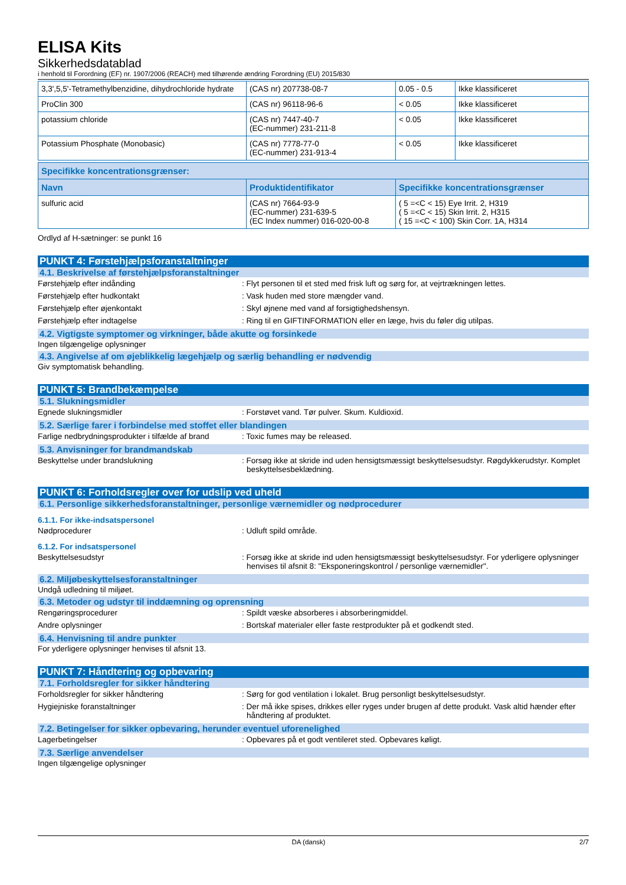ELISA Kits
Sikkerhedsdatablad
i henhold til Forordning (EF) nr. 1907/2006 (REACH) med tilhørende ændring Forordning (EU) 2015/830
| 3,3',5,5'-Tetramethylbenzidine, dihydrochloride hydrate | (CAS nr) 207738-08-7 | 0.05 - 0.5 | Ikke klassificeret |
| ProClin 300 | (CAS nr) 96118-96-6 | < 0.05 | Ikke klassificeret |
| potassium chloride | (CAS nr) 7447-40-7 (EC-nummer) 231-211-8 | < 0.05 | Ikke klassificeret |
| Potassium Phosphate (Monobasic) | (CAS nr) 7778-77-0 (EC-nummer) 231-913-4 | < 0.05 | Ikke klassificeret |
| Specifikke koncentrationsgrænser: | | |
| --- | --- | --- |
| Navn | Produktidentifikator | Specifikke koncentrationsgrænser |
| sulfuric acid | (CAS nr) 7664-93-9 (EC-nummer) 231-639-5 (EC Index nummer) 016-020-00-8 | ( 5 =<C < 15) Eye Irrit. 2, H319 ( 5 =<C < 15) Skin Irrit. 2, H315 ( 15 =<C < 100) Skin Corr. 1A, H314 |
Ordlyd af H-sætninger: se punkt 16
PUNKT 4: Førstehjælpsforanstaltninger
4.1. Beskrivelse af førstehjælpsforanstaltninger
Førstehjælp efter indånding : Flyt personen til et sted med frisk luft og sørg for, at vejrtrækningen lettes.
Førstehjælp efter hudkontakt : Vask huden med store mængder vand.
Førstehjælp efter øjenkontakt : Skyl øjnene med vand af forsigtighedshensyn.
Førstehjælp efter indtagelse : Ring til en GIFTINFORMATION eller en læge, hvis du føler dig utilpas.
4.2. Vigtigste symptomer og virkninger, både akutte og forsinkede
Ingen tilgængelige oplysninger
4.3. Angivelse af om øjeblikkelig lægehjælp og særlig behandling er nødvendig
Giv symptomatisk behandling.
PUNKT 5: Brandbekæmpelse
5.1. Slukningsmidler
Egnede slukningsmidler : Forstøvet vand. Tør pulver. Skum. Kuldioxid.
5.2. Særlige farer i forbindelse med stoffet eller blandingen
Farlige nedbrydningsprodukter i tilfælde af brand
: Toxic fumes may be released.
5.3. Anvisninger for brandmandskab
Beskyttelse under brandslukning : Forsøg ikke at skride ind uden hensigtsmæssigt beskyttelsesudstyr. Røgdykkerudstyr. Komplet beskyttelsesbeklædning.
PUNKT 6: Forholdsregler over for udslip ved uheld
6.1. Personlige sikkerhedsforanstaltninger, personlige værnemidler og nødprocedurer
6.1.1. For ikke-indsatspersonel
Nødprocedurer : Udluft spild område.
6.1.2. For indsatspersonel
Beskyttelsesudstyr : Forsøg ikke at skride ind uden hensigtsmæssigt beskyttelsesudstyr. For yderligere oplysninger henvises til afsnit 8: "Eksponeringskontrol / personlige værnemidler".
6.2. Miljøbeskyttelsesforanstaltninger
Undgå udledning til miljøet.
6.3. Metoder og udstyr til inddæmning og oprensning
Rengøringsprocedurer : Spildt væske absorberes i absorberingmiddel.
Andre oplysninger : Bortskaf materialer eller faste restprodukter på et godkendt sted.
6.4. Henvisning til andre punkter
For yderligere oplysninger henvises til afsnit 13.
PUNKT 7: Håndtering og opbevaring
7.1. Forholdsregler for sikker håndtering
Forholdsregler for sikker håndtering : Sørg for god ventilation i lokalet. Brug personligt beskyttelsesudstyr.
Hygiejniske foranstaltninger : Der må ikke spises, drikkes eller ryges under brugen af dette produkt. Vask altid hænder efter håndtering af produktet.
7.2. Betingelser for sikker opbevaring, herunder eventuel uforenelighed
Lagerbetingelser : Opbevares på et godt ventileret sted. Opbevares køligt.
7.3. Særlige anvendelser
Ingen tilgængelige oplysninger
DA (dansk) 2/7